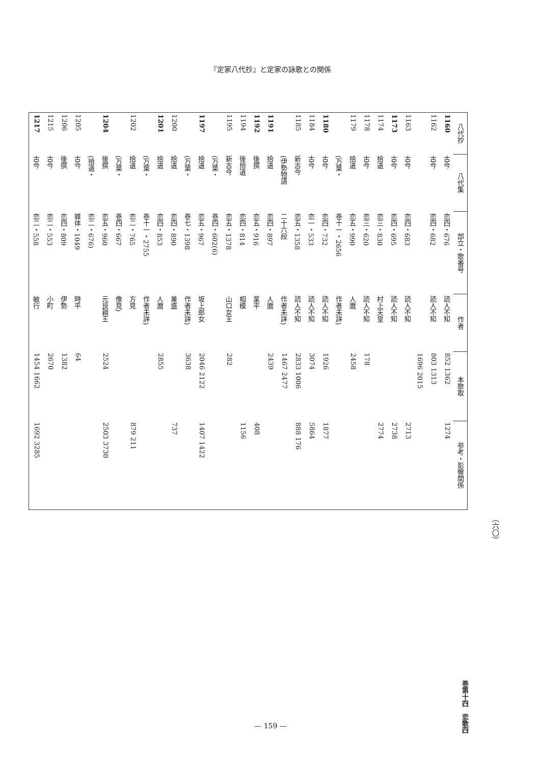『定家八代抄』と定家の詠歌との関係
| 八代抄 | 八代集 | 部立・歌番号 | 作者 | 本歌取 | 参考・影響関係 |
| --- | --- | --- | --- | --- | --- |
| 1160 | 古今 | 恋四・676 | 読人不知 | 852 1362 | 1274 |
| 1162 | 古今 | 恋四・682 | 読人不知 | 803 1313 | |
| | | | | 1696 2015 | |
| 1163 | 古今 | 恋四・683 | 読人不知 | | 2713 |
| 1173 | 古今 | 恋四・695 | 読人不知 | | 2738 |
| 1174 | 拾遺 | 恋三・830 | 村上天皇 | | 2774 |
| 1178 | 古今 | 恋三・620 | 読人不知 | 178 | |
| 1179 | 拾遺 | 恋五・990 | 人麿 | 2458 | |
| | (万葉・ | 巻十一・2656 | 作者未詳) | | |
| 1180 | 古今 | 恋四・732 | 読人不知 | 1926 | 1877 |
| 1184 | 古今 | 恋一・533 | 読人不知 | 3074 | 5864 |
| 1185 | 新古今 | 恋五・1358 | 読人不知 | 2833 1006 | 888 176 |
| | (伊勢物語 | 二十六段 | 作者未詳) | 1467 2477 | |
| 1191 | 拾遺 | 恋四・897 | 人麿 | 2439 | |
| 1192 | 後撰 | 恋五・916 | 業平 | | 408 |
| 1194 | 後拾遺 | 恋四・814 | 相模 | | 1156 |
| 1195 | 新古今 | 恋五・1378 | 山口女王 | 282 | |
| | (万葉・ | 巻四・602(6) | | | |
| 1197 | 拾遺 | 恋五・967 | 坂上郎女 | 2046 2122 | 1407 1422 |
| | (万葉・ | 巻七・1398 | 作者未詳) | 3638 | |
| 1200 | 拾遺 | 恋四・890 | 兼盛 | | 737 |
| 1201 | 拾遺 | 恋四・853 | 人麿 | 2855 | |
| | (万葉・ | 巻十一・2755 | 作者未詳) | | |
| 1202 | 拾遺 | 恋二・765 | 方見 | | 879 211 |
| | (万葉・ | 巻四・667 | 像見) | | |
| 1204 | 後撰 | 恋五・960 | 元良親王 | 2524 | 2503 3730 |
| | (拾遺・ | 恋二・676) | | | |
| 1205 | 古今 | 雑体・1049 | 時平 | 64 | |
| 1206 | 後撰 | 恋四・809 | 伊勢 | 1382 | |
| 1215 | 古今 | 恋二・553 | 小町 | 2670 | |
| 1217 | 古今 | 恋二・558 | 敏行 | 1454 1662 | 1692 3285 |
巻第十四　恋歌四
（六〇）
— 159 —